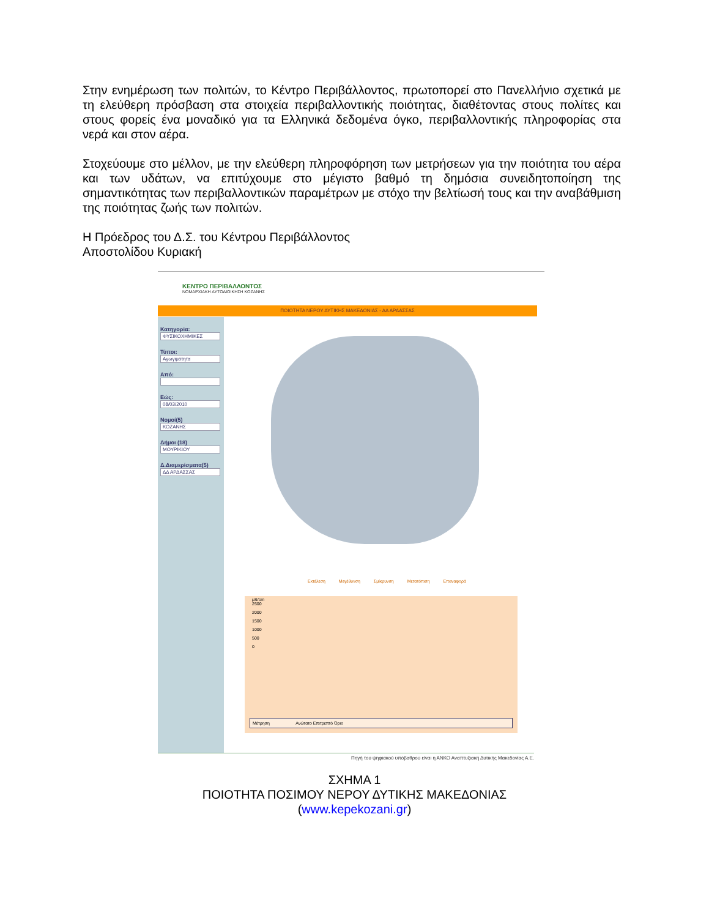Στην ενημέρωση των πολιτών, το Κέντρο Περιβάλλοντος, πρωτοπορεί στο Πανελλήνιο σχετικά με τη ελεύθερη πρόσβαση στα στοιχεία περιβαλλοντικής ποιότητας, διαθέτοντας στους πολίτες και στους φορείς ένα μοναδικό για τα Ελληνικά δεδομένα όγκο, περιβαλλοντικής πληροφορίας στα νερά και στον αέρα.
Στοχεύουμε στο μέλλον, με την ελεύθερη πληροφόρηση των μετρήσεων για την ποιότητα του αέρα και των υδάτων, να επιτύχουμε στο μέγιστο βαθμό τη δημόσια συνειδητοποίηση της σημαντικότητας των περιβαλλοντικών παραμέτρων με στόχο την βελτίωσή τους και την αναβάθμιση της ποιότητας ζωής των πολιτών.
Η Πρόεδρος του Δ.Σ. του Κέντρου Περιβάλλοντος
Αποστολίδου Κυριακή
ΚΕΝΤΡΟ ΠΕΡΙΒΑΛΛΟΝΤΟΣ
ΝΟΜΑΡΧΙΑΚΗ ΑΥΤΟΔΙΟΙΚΗΣΗ ΚΟΖΑΝΗΣ
ΠΟΙΟΤΗΤΑ ΝΕΡΟΥ ΔΥΤΙΚΗΣ ΜΑΚΕΔΟΝΙΑΣ - ΔΔ ΑΡΔΑΣΣΑΣ
Κατηγορία:
ΦΥΣΙΚΟΧΗΜΙΚΕΣ
Τύποι:
Αγωγιμότητα
Από:
Εώς:
08/03/2010
Νομοί(5)
ΚΟΖΑΝΗΣ
Δήμοι (18)
ΜΟΥΡΙΚΙΟΥ
Δ.Διαμερίσματα(5)
ΔΔ ΑΡΔΑΣΣΑΣ
Εκτέλεση Μεγέθυνση Σμίκρυνση Μετατόπιση Επαναφορά
μS/cm
2500
2000
1500
1000
500
0
Μέτρηση Ανώτατο Επιτρεπτό Όριο
Πηγή του ψηφιακού υπόβαθρου είναι η ΑΝΚΟ Αναπτυξιακή Δυτικής Μακεδονίας Α.Ε.
ΣΧΗΜΑ 1
ΠΟΙΟΤΗΤΑ ΠΟΣΙΜΟΥ ΝΕΡΟΥ ΔΥΤΙΚΗΣ ΜΑΚΕΔΟΝΙΑΣ
(www.kepekozani.gr)